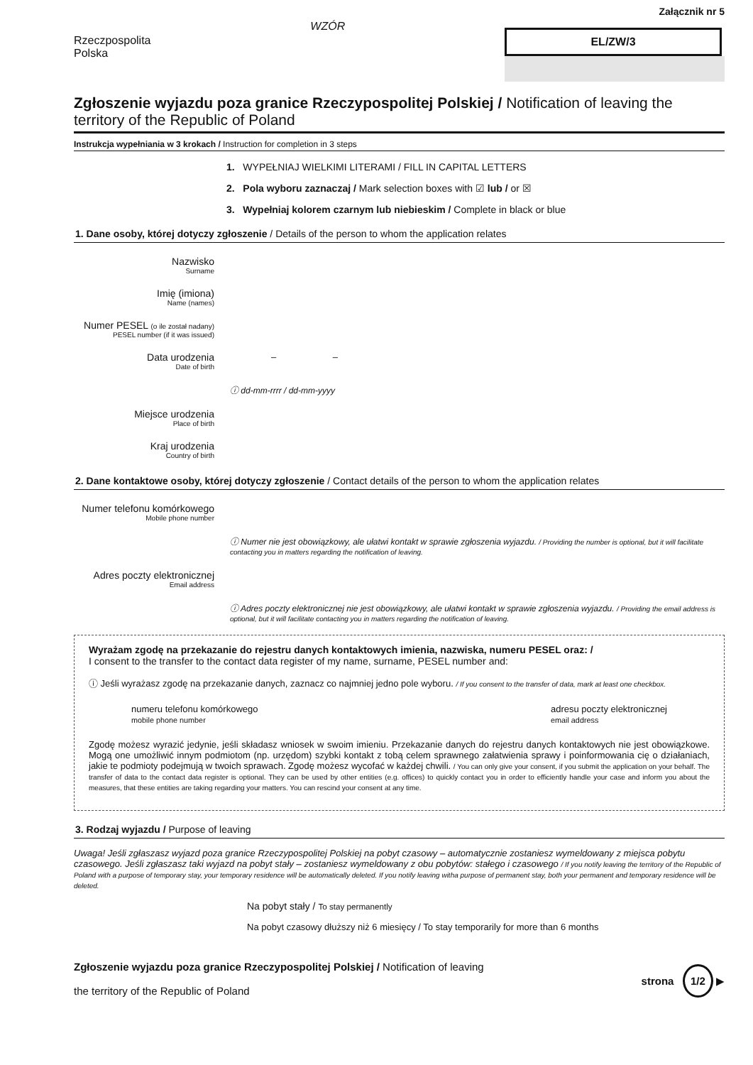Rzeczpospolita
Polska
WZÓR
Załącznik nr 5
EL/ZW/3
Zgłoszenie wyjazdu poza granice Rzeczypospolitej Polskiej / Notification of leaving the territory of the Republic of Poland
Instrukcja wypełniania w 3 krokach / Instruction for completion in 3 steps
1. WYPEŁNIAJ WIELKIMI LITERAMI / FILL IN CAPITAL LETTERS
2. Pola wyboru zaznaczaj / Mark selection boxes with ☑ lub / or ☒
3. Wypełniaj kolorem czarnym lub niebieskim / Complete in black or blue
1. Dane osoby, której dotyczy zgłoszenie / Details of the person to whom the application relates
Nazwisko
Surname
Imię (imiona)
Name (names)
Numer PESEL (o ile został nadany)
PESEL number (if it was issued)
Data urodzenia
Date of birth
– –
ⓘ dd-mm-rrrr / dd-mm-yyyy
Miejsce urodzenia
Place of birth
Kraj urodzenia
Country of birth
2. Dane kontaktowe osoby, której dotyczy zgłoszenie / Contact details of the person to whom the application relates
Numer telefonu komórkowego
Mobile phone number
ⓘ Numer nie jest obowiązkowy, ale ułatwi kontakt w sprawie zgłoszenia wyjazdu. / Providing the number is optional, but it will facilitate contacting you in matters regarding the notification of leaving.
Adres poczty elektronicznej
Email address
ⓘ Adres poczty elektronicznej nie jest obowiązkowy, ale ułatwi kontakt w sprawie zgłoszenia wyjazdu. / Providing the email address is optional, but it will facilitate contacting you in matters regarding the notification of leaving.
Wyrażam zgodę na przekazanie do rejestru danych kontaktowych imienia, nazwiska, numeru PESEL oraz: /
I consent to the transfer to the contact data register of my name, surname, PESEL number and:
ⓘ Jeśli wyrażasz zgodę na przekazanie danych, zaznacz co najmniej jedno pole wyboru. / If you consent to the transfer of data, mark at least one checkbox.
numeru telefonu komórkowego
mobile phone number
adresu poczty elektronicznej
email address
Zgodę możesz wyrazić jedynie, jeśli składasz wniosek w swoim imieniu. Przekazanie danych do rejestru danych kontaktowych nie jest obowiązkowe. Mogą one umożliwić innym podmiotom (np. urzędom) szybki kontakt z tobą celem sprawnego załatwienia sprawy i poinformowania cię o działaniach, jakie te podmioty podejmują w twoich sprawach. Zgodę możesz wycofać w każdej chwili. / You can only give your consent, if you submit the application on your behalf. The transfer of data to the contact data register is optional. They can be used by other entities (e.g. offices) to quickly contact you in order to efficiently handle your case and inform you about the measures, that these entities are taking regarding your matters. You can rescind your consent at any time.
3. Rodzaj wyjazdu / Purpose of leaving
Uwaga! Jeśli zgłaszasz wyjazd poza granice Rzeczypospolitej Polskiej na pobyt czasowy – automatycznie zostaniesz wymeldowany z miejsca pobytu czasowego. Jeśli zgłaszasz taki wyjazd na pobyt stały – zostaniesz wymeldowany z obu pobytów: stałego i czasowego / If you notify leaving the territory of the Republic of Poland with a purpose of temporary stay, your temporary residence will be automatically deleted. If you notify leaving witha purpose of permanent stay, both your permanent and temporary residence will be deleted.
Na pobyt stały / To stay permanently
Na pobyt czasowy dłuższy niż 6 miesięcy / To stay temporarily for more than 6 months
Zgłoszenie wyjazdu poza granice Rzeczypospolitej Polskiej / Notification of leaving
the territory of the Republic of Poland
strona 1/2 ▶